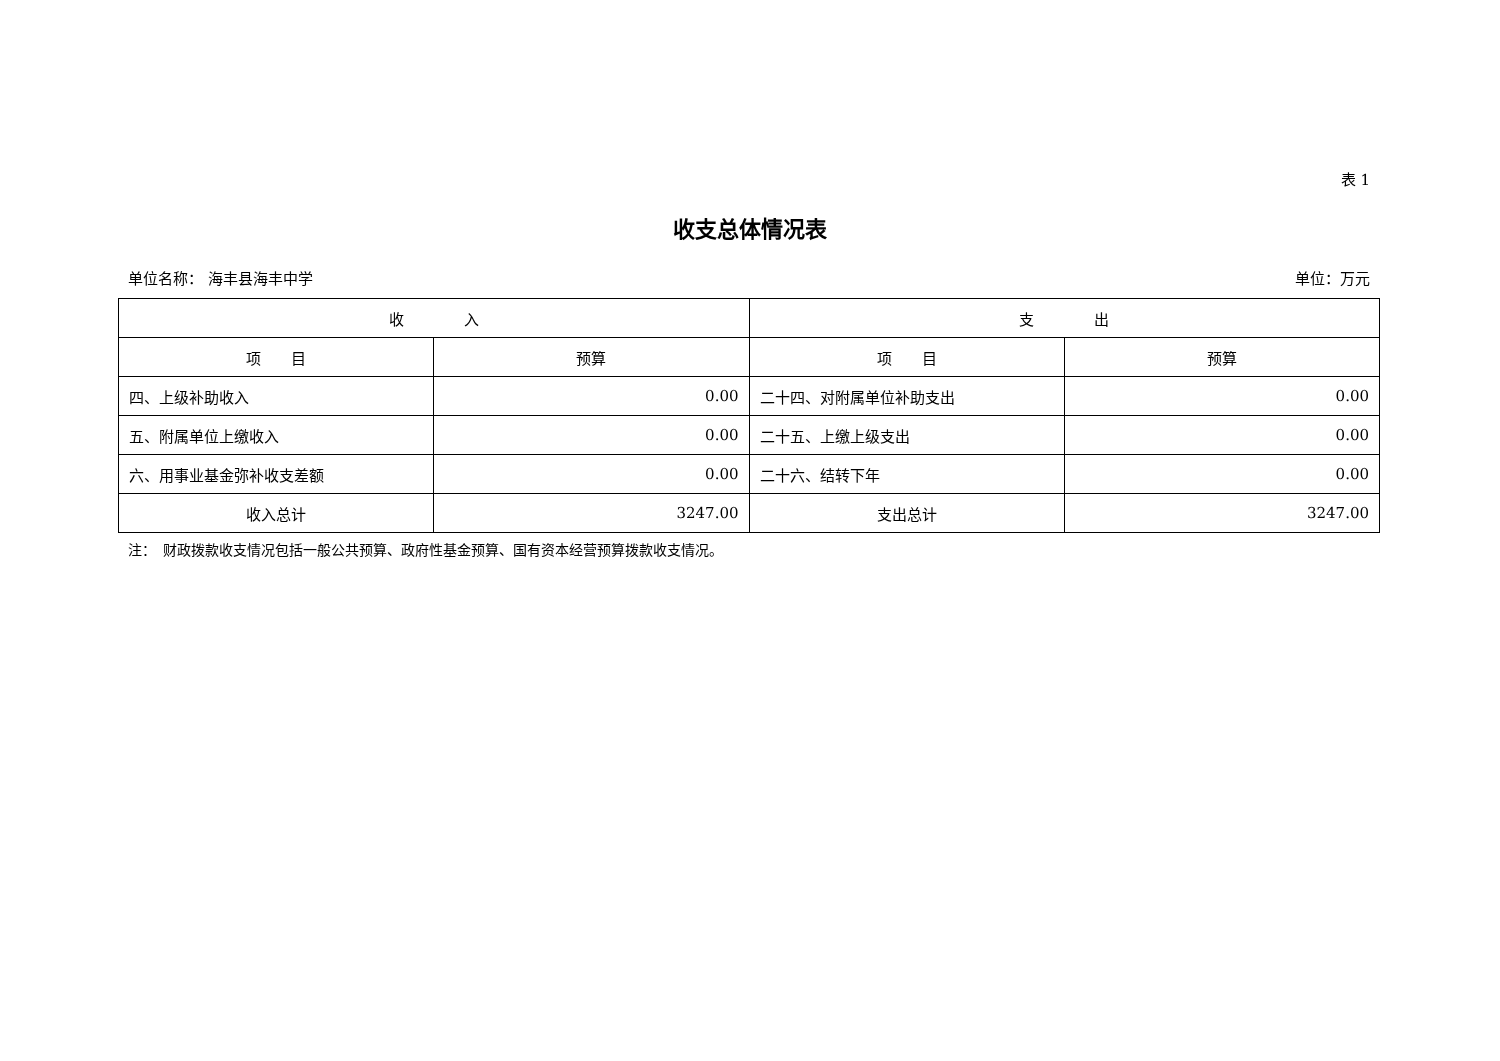表 1
收支总体情况表
单位名称： 海丰县海丰中学 单位：万元
| 收 入 | | 支 出 | |
| --- | --- | --- | --- |
| 项 目 | 预算 | 项 目 | 预算 |
| 四、上级补助收入 | 0.00 | 二十四、对附属单位补助支出 | 0.00 |
| 五、附属单位上缴收入 | 0.00 | 二十五、上缴上级支出 | 0.00 |
| 六、用事业基金弥补收支差额 | 0.00 | 二十六、结转下年 | 0.00 |
| 收入总计 | 3247.00 | 支出总计 | 3247.00 |
注：　财政拨款收支情况包括一般公共预算、政府性基金预算、国有资本经营预算拨款收支情况。